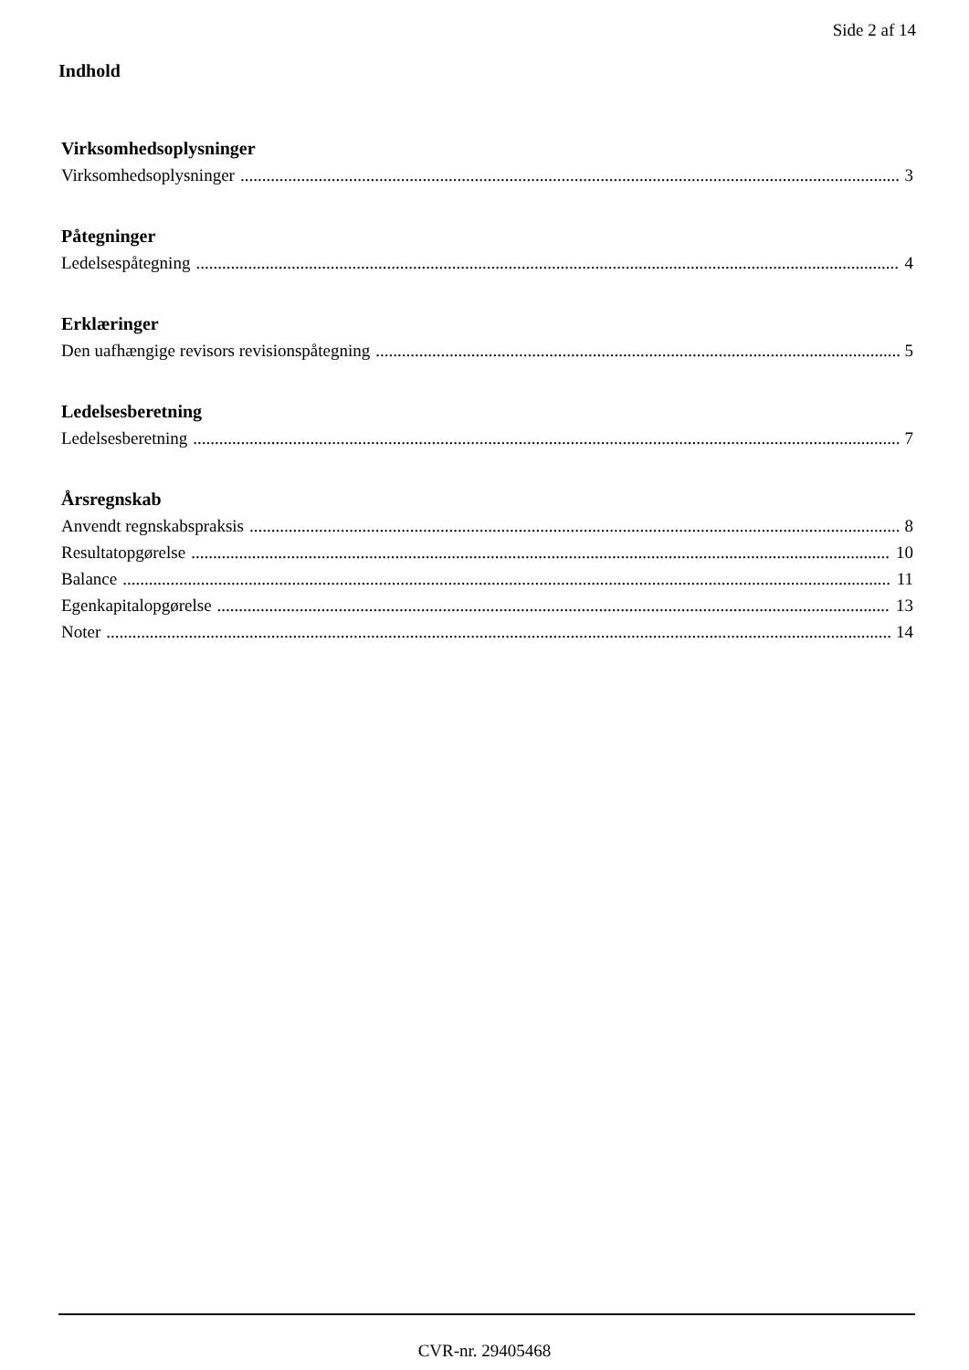Side 2 af 14
Indhold
Virksomhedsoplysninger
Virksomhedsoplysninger 3
Påtegninger
Ledelsespåtegning 4
Erklæringer
Den uafhængige revisors revisionspåtegning 5
Ledelsesberetning
Ledelsesberetning 7
Årsregnskab
Anvendt regnskabspraksis 8
Resultatopgørelse 10
Balance 11
Egenkapitalopgørelse 13
Noter 14
CVR-nr. 29405468